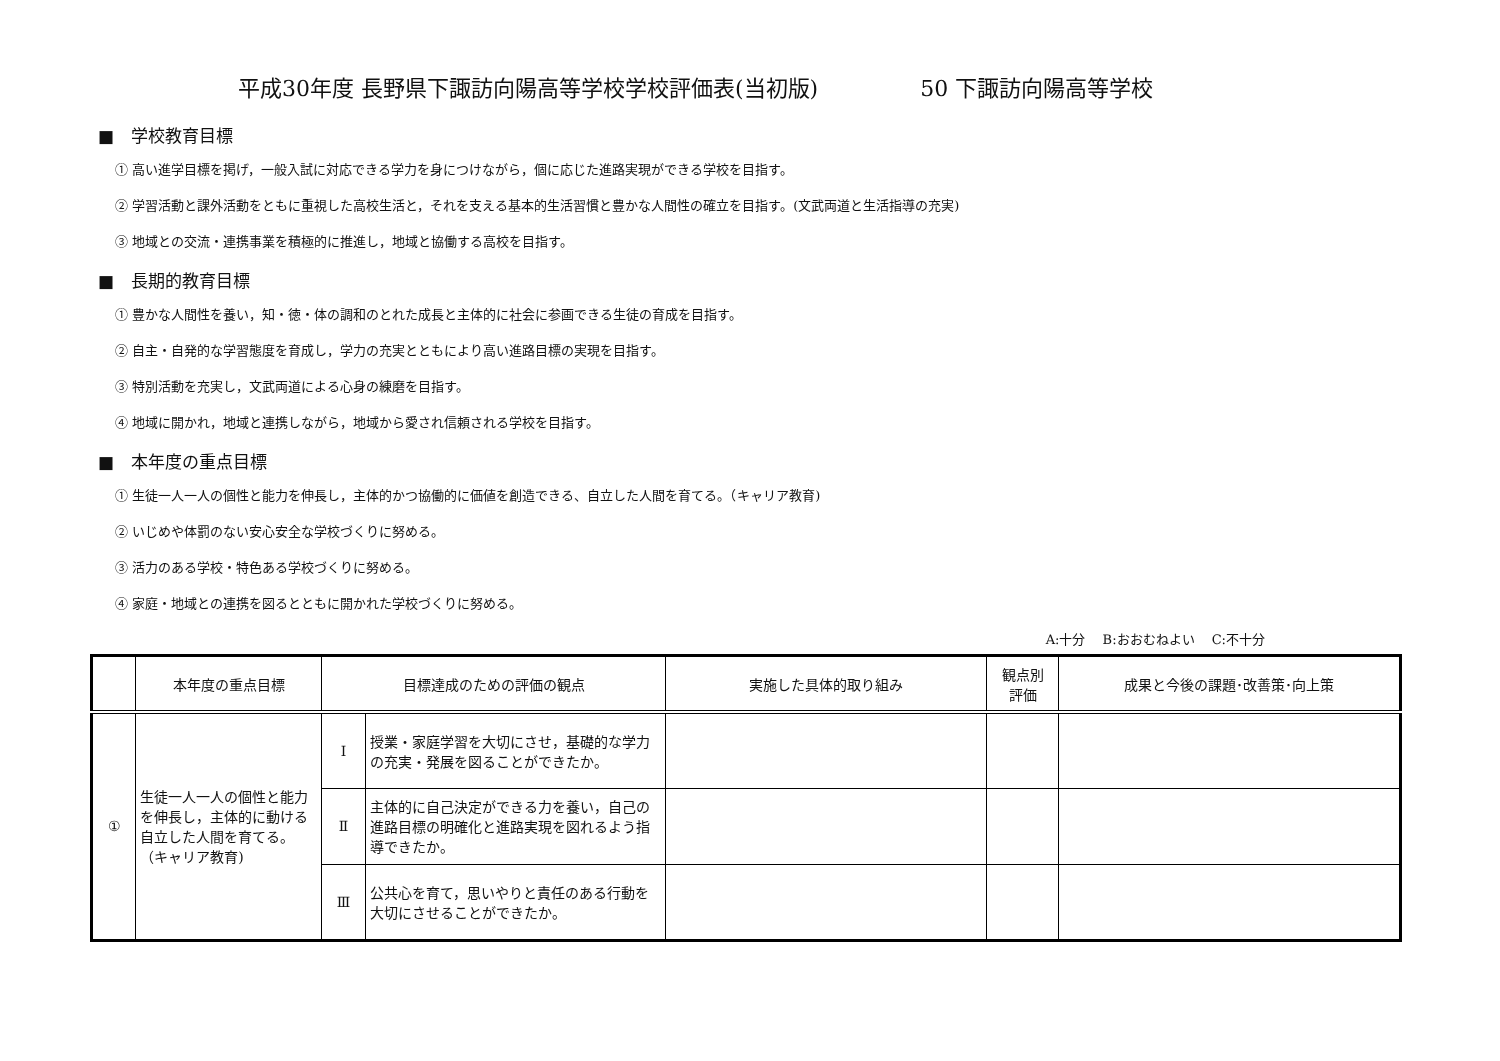平成30年度 長野県下諏訪向陽高等学校学校評価表(当初版) 50 下諏訪向陽高等学校
■　学校教育目標
① 高い進学目標を掲げ，一般入試に対応できる学力を身につけながら，個に応じた進路実現ができる学校を目指す。
② 学習活動と課外活動をともに重視した高校生活と，それを支える基本的生活習慣と豊かな人間性の確立を目指す。(文武両道と生活指導の充実)
③ 地域との交流・連携事業を積極的に推進し，地域と協働する高校を目指す。
■　長期的教育目標
① 豊かな人間性を養い，知・徳・体の調和のとれた成長と主体的に社会に参画できる生徒の育成を目指す。
② 自主・自発的な学習態度を育成し，学力の充実とともにより高い進路目標の実現を目指す。
③ 特別活動を充実し，文武両道による心身の練磨を目指す。
④ 地域に開かれ，地域と連携しながら，地域から愛され信頼される学校を目指す。
■　本年度の重点目標
① 生徒一人一人の個性と能力を伸長し，主体的かつ協働的に価値を創造できる、自立した人間を育てる。（キャリア教育)
② いじめや体罰のない安心安全な学校づくりに努める。
③ 活力のある学校・特色ある学校づくりに努める。
④ 家庭・地域との連携を図るとともに開かれた学校づくりに努める。
A:十分　 B:おおむねよい　 C:不十分
| | 本年度の重点目標 | 目標達成のための評価の観点 | | 実施した具体的取り組み | 観点別 評価 | 成果と今後の課題･改善策･向上策 |
| --- | --- | --- | --- | --- | --- | --- |
| ① | 生徒一人一人の個性と能力を伸長し，主体的に動ける自立した人間を育てる。 （キャリア教育) | Ⅰ | 授業・家庭学習を大切にさせ，基礎的な学力の充実・発展を図ることができたか。 | | | |
| | | Ⅱ | 主体的に自己決定ができる力を養い，自己の進路目標の明確化と進路実現を図れるよう指導できたか。 | | | |
| | | Ⅲ | 公共心を育て，思いやりと責任のある行動を大切にさせることができたか。 | | | |